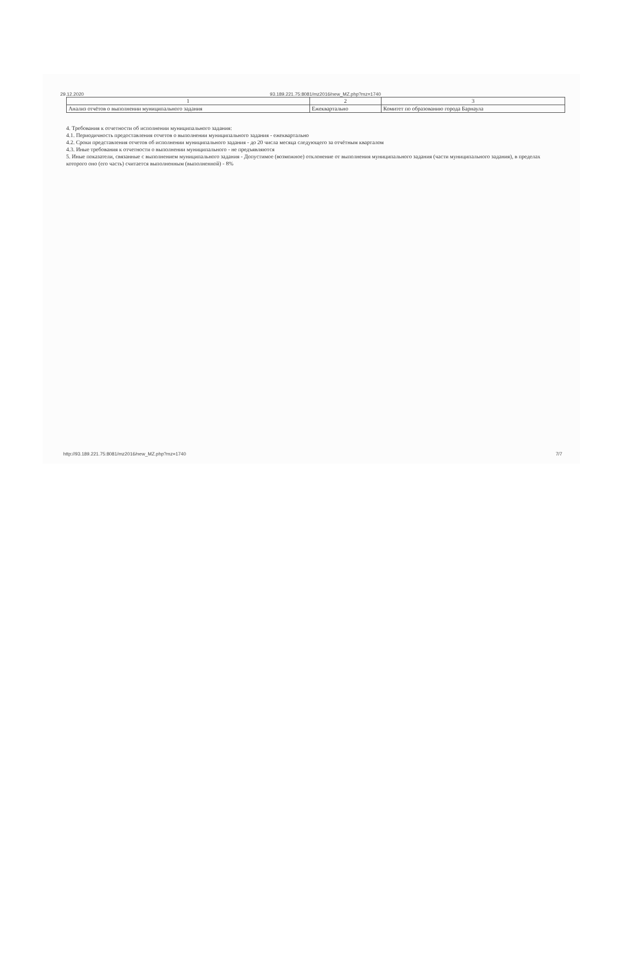29.12.2020 93.189.221.75:8081/mz2016/new_MZ.php?mz=1740
| 1 | 2 | 3 |
| --- | --- | --- |
| Анализ отчётов о выполнении муниципального задания | Ежеквартально | Комитет по образованию города Барнаула |
4. Требования к отчетности об исполнении муниципального задания:
4.1. Периодичность предоставления отчетов о выполнении муниципального задания - ежеквартально
4.2. Сроки представления отчетов об исполнении муниципального задания - до 20 числа месяца следующего за отчётным кварталом
4.3. Иные требования к отчетности о выполнении муниципального - не предъявляются
5. Иные показатели, связанные с выполнением муниципального задания - Допустимое (возможное) отклонение от выполнения муниципального задания (части муниципального задания), в пределах которого оно (его часть) считается выполненным (выполненной) - 8%
http://93.189.221.75:8081/mz2016/new_MZ.php?mz=1740 7/7